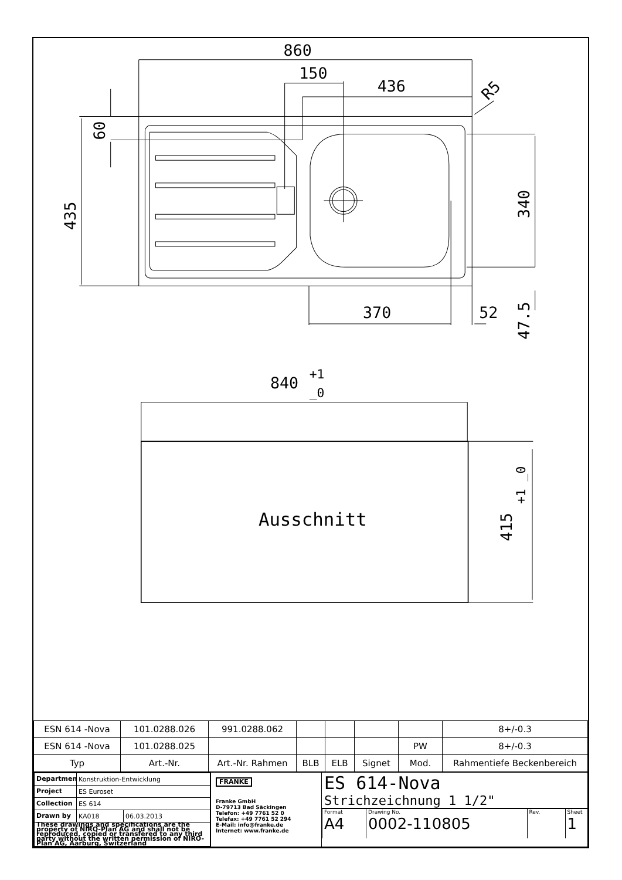860
150
436
370
52
840
+1
_0
Ausschnitt
60
435
340
47.5
415
+1 _0
R5
| ESN 614 -Nova | 101.0288.026 | 991.0288.062 | | | | | 8+/-0.3 |
| ESN 614 -Nova | 101.0288.025 | | | | | PW | 8+/-0.3 |
| Typ | Art.-Nr. | Art.-Nr. Rahmen | BLB | ELB | Signet | Mod. | Rahmentiefe Beckenbereich |
| / Department / Konstruktion-Entwicklung / / / Project / ES Euroset / / / Collection / ES 614 / / / Drawn by / KA018 / 06.03.2013 / / These drawings and specifications are the property of NIRO-Plan AG and shall not be reproduced, copied or transfered to any third party without the written permission of NIRO-Plan AG, Aarburg, Switzerland / / / | FRANKE Franke GmbH D-79713 Bad Säckingen Telefon: +49 7761 52 0 Telefax: +49 7761 52 294 E-Mail: info@franke.de Internet: www.franke.de | ES 614-Nova Strichzeichnung 1 1/2" / Format A4 / Drawing No. 0002-110805 / Rev. / Sheet 1 / |